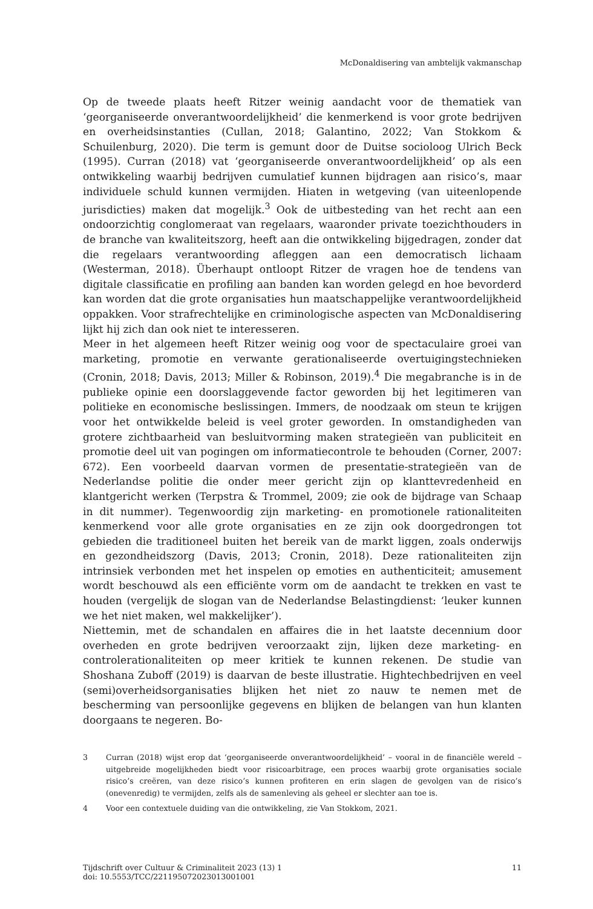McDonaldisering van ambtelijk vakmanschap
Op de tweede plaats heeft Ritzer weinig aandacht voor de thematiek van ‘georganiseerde onverantwoordelijkheid’ die kenmerkend is voor grote bedrijven en overheidsinstanties (Cullan, 2018; Galantino, 2022; Van Stokkom & Schuilenburg, 2020). Die term is gemunt door de Duitse socioloog Ulrich Beck (1995). Curran (2018) vat ‘georganiseerde onverantwoordelijkheid’ op als een ontwikkeling waarbij bedrijven cumulatief kunnen bijdragen aan risico’s, maar individuele schuld kunnen vermijden. Hiaten in wetgeving (van uiteenlopende jurisdicties) maken dat mogelijk.<sup>3</sup> Ook de uitbesteding van het recht aan een ondoorzichtig conglomeraat van regelaars, waaronder private toezichthouders in de branche van kwaliteitszorg, heeft aan die ontwikkeling bijgedragen, zonder dat die regelaars verantwoording afleggen aan een democratisch lichaam (Westerman, 2018). Überhaupt ontloopt Ritzer de vragen hoe de tendens van digitale classificatie en profiling aan banden kan worden gelegd en hoe bevorderd kan worden dat die grote organisaties hun maatschappelijke verantwoordelijkheid oppakken. Voor strafrechtelijke en criminologische aspecten van McDonaldisering lijkt hij zich dan ook niet te interesseren.
Meer in het algemeen heeft Ritzer weinig oog voor de spectaculaire groei van marketing, promotie en verwante gerationaliseerde overtuigingstechnieken (Cronin, 2018; Davis, 2013; Miller & Robinson, 2019).<sup>4</sup> Die megabranche is in de publieke opinie een doorslaggevende factor geworden bij het legitimeren van politieke en economische beslissingen. Immers, de noodzaak om steun te krijgen voor het ontwikkelde beleid is veel groter geworden. In omstandigheden van grotere zichtbaarheid van besluitvorming maken strategieën van publiciteit en promotie deel uit van pogingen om informatiecontrole te behouden (Corner, 2007: 672). Een voorbeeld daarvan vormen de presentatie-strategieën van de Nederlandse politie die onder meer gericht zijn op klanttevredenheid en klantgericht werken (Terpstra & Trommel, 2009; zie ook de bijdrage van Schaap in dit nummer). Tegenwoordig zijn marketing- en promotionele rationaliteiten kenmerkend voor alle grote organisaties en ze zijn ook doorgedrongen tot gebieden die traditioneel buiten het bereik van de markt liggen, zoals onderwijs en gezondheidszorg (Davis, 2013; Cronin, 2018). Deze rationaliteiten zijn intrinsiek verbonden met het inspelen op emoties en authenticiteit; amusement wordt beschouwd als een efficiënte vorm om de aandacht te trekken en vast te houden (vergelijk de slogan van de Nederlandse Belastingdienst: ‘leuker kunnen we het niet maken, wel makkelijker’).
Niettemin, met de schandalen en affaires die in het laatste decennium door overheden en grote bedrijven veroorzaakt zijn, lijken deze marketing- en controlerationaliteiten op meer kritiek te kunnen rekenen. De studie van Shoshana Zuboff (2019) is daarvan de beste illustratie. Hightechbedrijven en veel (semi)overheidsorganisaties blijken het niet zo nauw te nemen met de bescherming van persoonlijke gegevens en blijken de belangen van hun klanten doorgaans te negeren. Bo-
3 Curran (2018) wijst erop dat ‘georganiseerde onverantwoordelijkheid’ – vooral in de financiële wereld – uitgebreide mogelijkheden biedt voor risicoarbitrage, een proces waarbij grote organisaties sociale risico’s creëren, van deze risico’s kunnen profiteren en erin slagen de gevolgen van de risico’s (onevenredig) te vermijden, zelfs als de samenleving als geheel er slechter aan toe is.
4 Voor een contextuele duiding van die ontwikkeling, zie Van Stokkom, 2021.
Tijdschrift over Cultuur & Criminaliteit 2023 (13) 1
doi: 10.5553/TCC/221195072023013001001
11